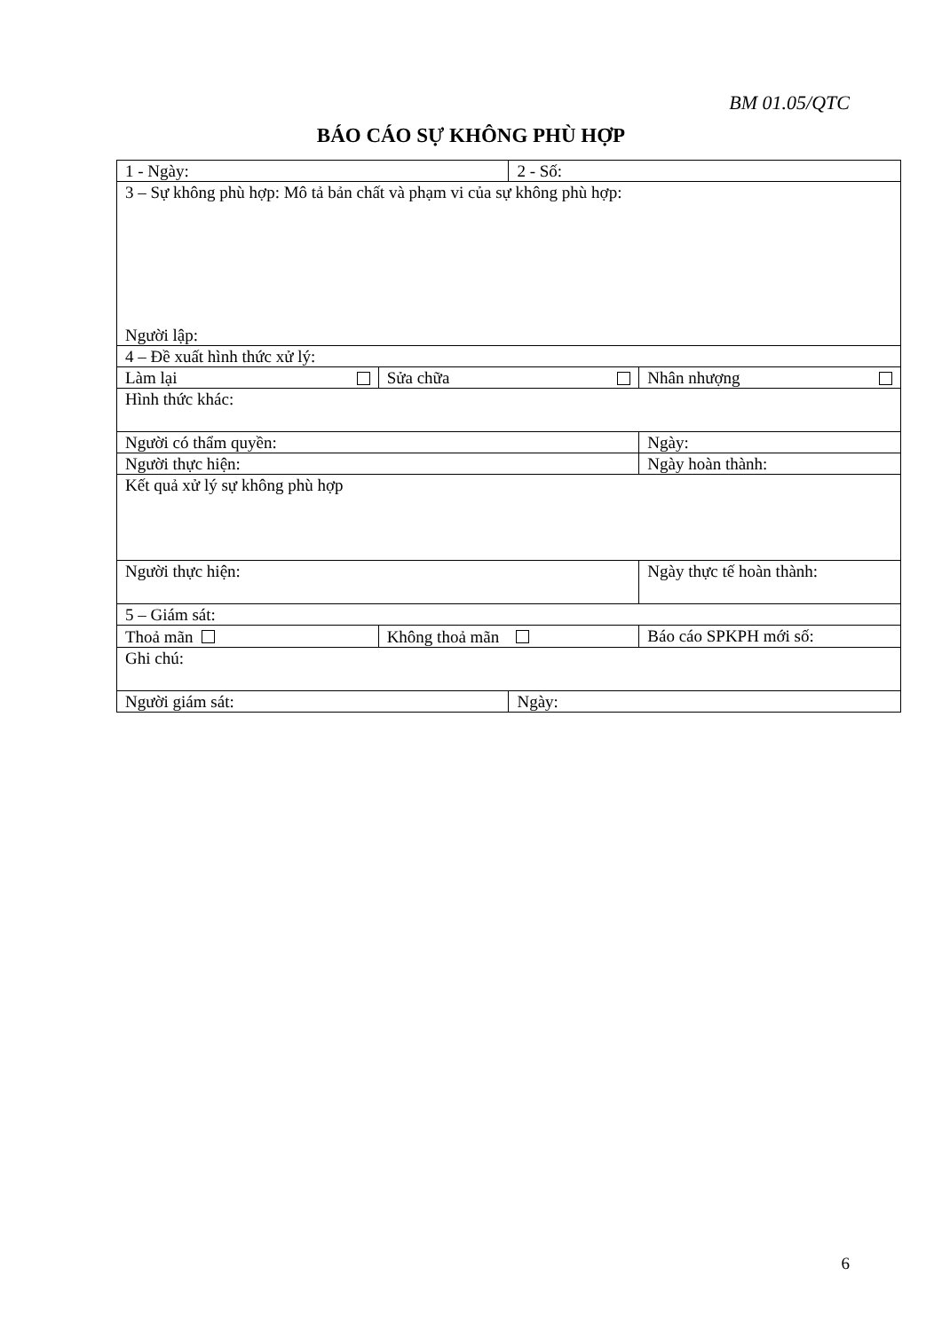BM 01.05/QTC
BÁO CÁO SỰ KHÔNG PHÙ HỢP
| 1 - Ngày: | | 2 - Số: | |
| 3 – Sự không phù hợp: Mô tả bản chất và phạm vi của sự không phù hợp: Người lập: | | | |
| 4 – Đề xuất hình thức xử lý: | | | |
| Làm lại | Sửa chữa | | Nhân nhượng |
| Hình thức khác: | | | |
| Người có thẩm quyền: | | | Ngày: |
| Người thực hiện: | | | Ngày hoàn thành: |
| Kết quả xử lý sự không phù hợp | | | |
| Người thực hiện: | | | Ngày thực tế hoàn thành: |
| 5 – Giám sát: | | | |
| Thoả mãn | Không thoả mãn | | Báo cáo SPKPH mới số: |
| Ghi chú: | | | |
| Người giám sát: | | Ngày: | |
6